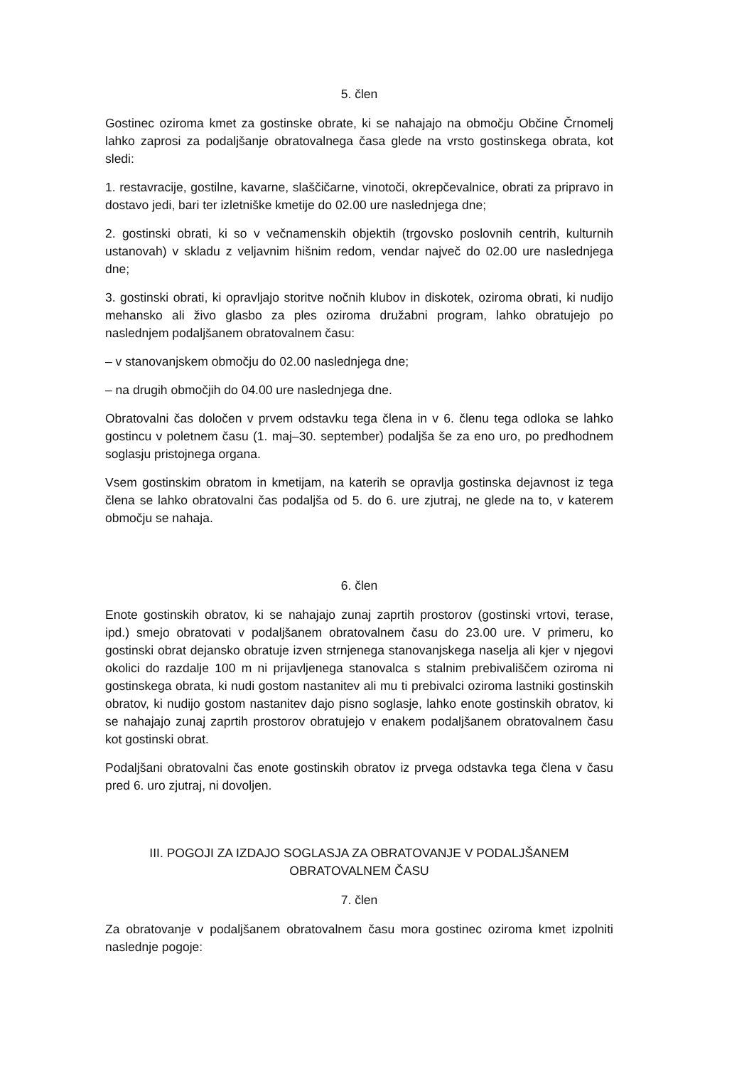5. člen
Gostinec oziroma kmet za gostinske obrate, ki se nahajajo na območju Občine Črnomelj lahko zaprosi za podaljšanje obratovalnega časa glede na vrsto gostinskega obrata, kot sledi:
1. restavracije, gostilne, kavarne, slaščičarne, vinotoči, okrepčevalnice, obrati za pripravo in dostavo jedi, bari ter izletniške kmetije do 02.00 ure naslednjega dne;
2. gostinski obrati, ki so v večnamenskih objektih (trgovsko poslovnih centrih, kulturnih ustanovah) v skladu z veljavnim hišnim redom, vendar največ do 02.00 ure naslednjega dne;
3. gostinski obrati, ki opravljajo storitve nočnih klubov in diskotek, oziroma obrati, ki nudijo mehansko ali živo glasbo za ples oziroma družabni program, lahko obratujejo po naslednjem podaljšanem obratovalnem času:
– v stanovanjskem območju do 02.00 naslednjega dne;
– na drugih območjih do 04.00 ure naslednjega dne.
Obratovalni čas določen v prvem odstavku tega člena in v 6. členu tega odloka se lahko gostincu v poletnem času (1. maj–30. september) podaljša še za eno uro, po predhodnem soglasju pristojnega organa.
Vsem gostinskim obratom in kmetijam, na katerih se opravlja gostinska dejavnost iz tega člena se lahko obratovalni čas podaljša od 5. do 6. ure zjutraj, ne glede na to, v katerem območju se nahaja.
6. člen
Enote gostinskih obratov, ki se nahajajo zunaj zaprtih prostorov (gostinski vrtovi, terase, ipd.) smejo obratovati v podaljšanem obratovalnem času do 23.00 ure. V primeru, ko gostinski obrat dejansko obratuje izven strnjenega stanovanjskega naselja ali kjer v njegovi okolici do razdalje 100 m ni prijavljenega stanovalca s stalnim prebivališčem oziroma ni gostinskega obrata, ki nudi gostom nastanitev ali mu ti prebivalci oziroma lastniki gostinskih obratov, ki nudijo gostom nastanitev dajo pisno soglasje, lahko enote gostinskih obratov, ki se nahajajo zunaj zaprtih prostorov obratujejo v enakem podaljšanem obratovalnem času kot gostinski obrat.
Podaljšani obratovalni čas enote gostinskih obratov iz prvega odstavka tega člena v času pred 6. uro zjutraj, ni dovoljen.
III. POGOJI ZA IZDAJO SOGLASJA ZA OBRATOVANJE V PODALJŠANEM
OBRATOVALNEM ČASU
7. člen
Za obratovanje v podaljšanem obratovalnem času mora gostinec oziroma kmet izpolniti naslednje pogoje: